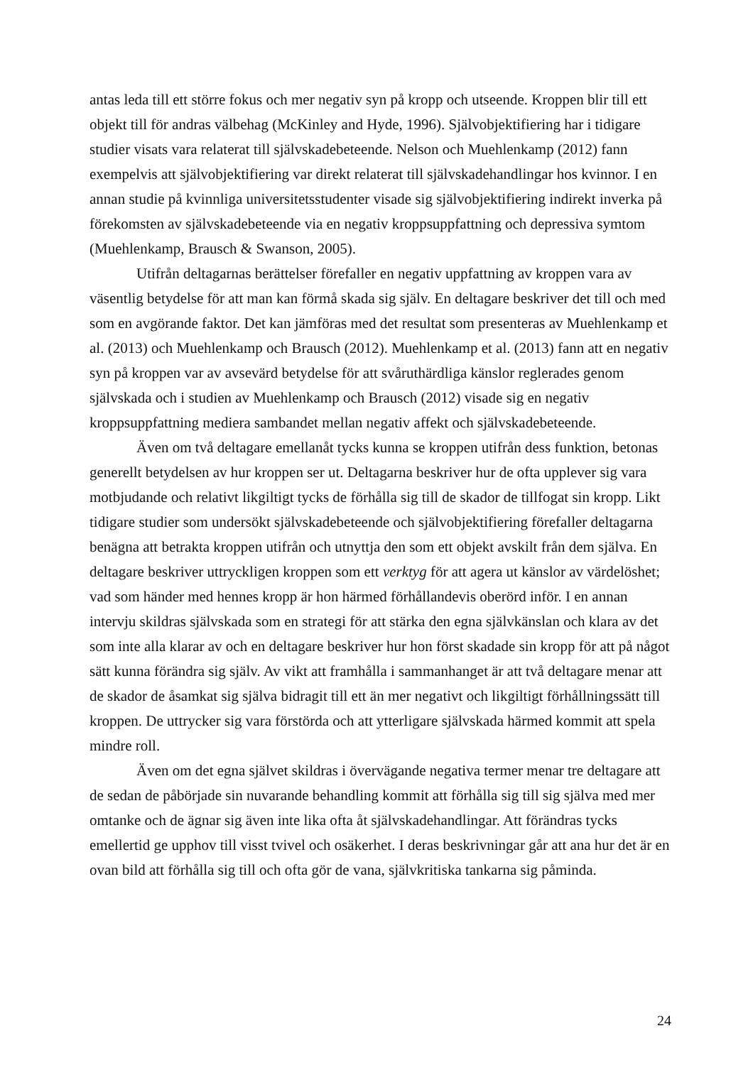antas leda till ett större fokus och mer negativ syn på kropp och utseende. Kroppen blir till ett objekt till för andras välbehag (McKinley and Hyde, 1996). Självobjektifiering har i tidigare studier visats vara relaterat till självskadebeteende. Nelson och Muehlenkamp (2012) fann exempelvis att självobjektifiering var direkt relaterat till självskadehandlingar hos kvinnor. I en annan studie på kvinnliga universitetsstudenter visade sig självobjektifiering indirekt inverka på förekomsten av självskadebeteende via en negativ kroppsuppfattning och depressiva symtom (Muehlenkamp, Brausch & Swanson, 2005).
Utifrån deltagarnas berättelser förefaller en negativ uppfattning av kroppen vara av väsentlig betydelse för att man kan förmå skada sig själv. En deltagare beskriver det till och med som en avgörande faktor. Det kan jämföras med det resultat som presenteras av Muehlenkamp et al. (2013) och Muehlenkamp och Brausch (2012). Muehlenkamp et al. (2013) fann att en negativ syn på kroppen var av avsevärd betydelse för att svåruthärdliga känslor reglerades genom självskada och i studien av Muehlenkamp och Brausch (2012) visade sig en negativ kroppsuppfattning mediera sambandet mellan negativ affekt och självskadebeteende.
Även om två deltagare emellanåt tycks kunna se kroppen utifrån dess funktion, betonas generellt betydelsen av hur kroppen ser ut. Deltagarna beskriver hur de ofta upplever sig vara motbjudande och relativt likgiltigt tycks de förhålla sig till de skador de tillfogat sin kropp. Likt tidigare studier som undersökt självskadebeteende och självobjektifiering förefaller deltagarna benägna att betrakta kroppen utifrån och utnyttja den som ett objekt avskilt från dem själva. En deltagare beskriver uttryckligen kroppen som ett verktyg för att agera ut känslor av värdelöshet; vad som händer med hennes kropp är hon härmed förhållandevis oberörd inför. I en annan intervju skildras självskada som en strategi för att stärka den egna självkänslan och klara av det som inte alla klarar av och en deltagare beskriver hur hon först skadade sin kropp för att på något sätt kunna förändra sig själv. Av vikt att framhålla i sammanhanget är att två deltagare menar att de skador de åsamkat sig själva bidragit till ett än mer negativt och likgiltigt förhållningssätt till kroppen. De uttrycker sig vara förstörda och att ytterligare självskada härmed kommit att spela mindre roll.
Även om det egna självet skildras i övervägande negativa termer menar tre deltagare att de sedan de påbörjade sin nuvarande behandling kommit att förhålla sig till sig själva med mer omtanke och de ägnar sig även inte lika ofta åt självskadehandlingar. Att förändras tycks emellertid ge upphov till visst tvivel och osäkerhet. I deras beskrivningar går att ana hur det är en ovan bild att förhålla sig till och ofta gör de vana, självkritiska tankarna sig påminda.
24